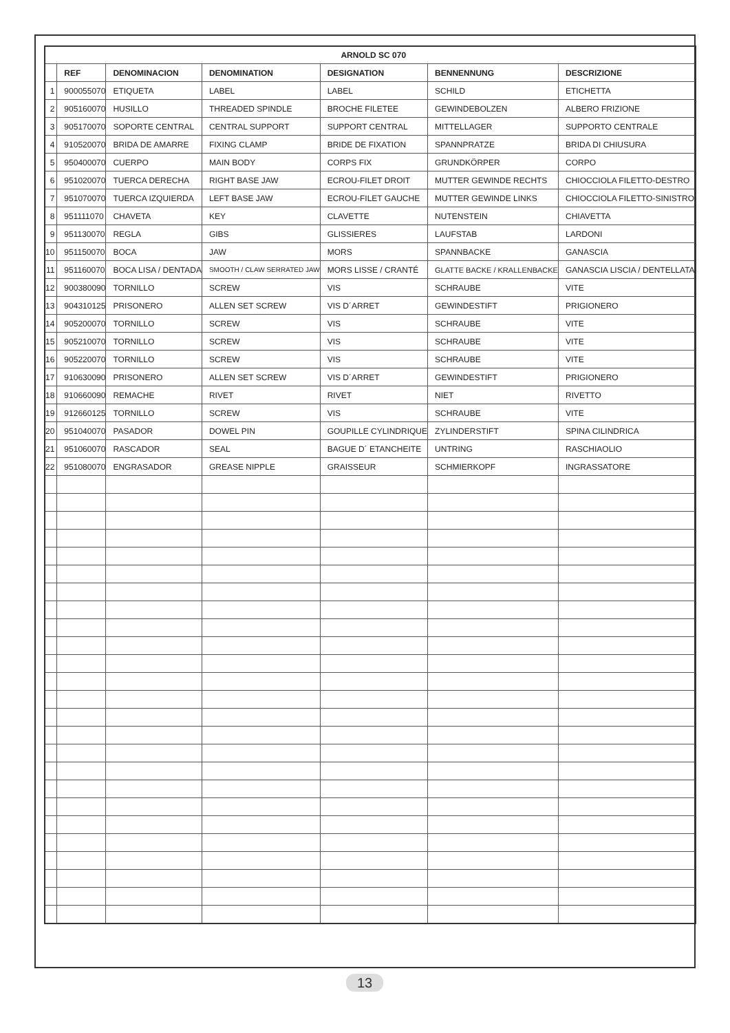| ARNOLD SC 070 | | | | | | |
| --- | --- | --- | --- | --- | --- | --- |
| | REF | DENOMINACION | DENOMINATION | DESIGNATION | BENNENNUNG | DESCRIZIONE |
| 1 | 900055070 | ETIQUETA | LABEL | LABEL | SCHILD | ETICHETTA |
| 2 | 905160070 | HUSILLO | THREADED SPINDLE | BROCHE FILETEE | GEWINDEBOLZEN | ALBERO FRIZIONE |
| 3 | 905170070 | SOPORTE CENTRAL | CENTRAL SUPPORT | SUPPORT CENTRAL | MITTELLAGER | SUPPORTO CENTRALE |
| 4 | 910520070 | BRIDA DE AMARRE | FIXING CLAMP | BRIDE DE FIXATION | SPANNPRATZE | BRIDA DI CHIUSURA |
| 5 | 950400070 | CUERPO | MAIN BODY | CORPS FIX | GRUNDKÖRPER | CORPO |
| 6 | 951020070 | TUERCA DERECHA | RIGHT BASE JAW | ECROU-FILET DROIT | MUTTER GEWINDE RECHTS | CHIOCCIOLA FILETTO-DESTRO |
| 7 | 951070070 | TUERCA IZQUIERDA | LEFT BASE JAW | ECROU-FILET GAUCHE | MUTTER GEWINDE LINKS | CHIOCCIOLA FILETTO-SINISTRO |
| 8 | 951111070 | CHAVETA | KEY | CLAVETTE | NUTENSTEIN | CHIAVETTA |
| 9 | 951130070 | REGLA | GIBS | GLISSIERES | LAUFSTAB | LARDONI |
| 10 | 951150070 | BOCA | JAW | MORS | SPANNBACKE | GANASCIA |
| 11 | 951160070 | BOCA LISA / DENTADA | SMOOTH / CLAW SERRATED JAW | MORS LISSE / CRANTÉ | GLATTE BACKE / KRALLENBACKE | GANASCIA LISCIA / DENTELLATA |
| 12 | 900380090 | TORNILLO | SCREW | VIS | SCHRAUBE | VITE |
| 13 | 904310125 | PRISONERO | ALLEN SET SCREW | VIS D´ARRET | GEWINDESTIFT | PRIGIONERO |
| 14 | 905200070 | TORNILLO | SCREW | VIS | SCHRAUBE | VITE |
| 15 | 905210070 | TORNILLO | SCREW | VIS | SCHRAUBE | VITE |
| 16 | 905220070 | TORNILLO | SCREW | VIS | SCHRAUBE | VITE |
| 17 | 910630090 | PRISONERO | ALLEN SET SCREW | VIS D´ARRET | GEWINDESTIFT | PRIGIONERO |
| 18 | 910660090 | REMACHE | RIVET | RIVET | NIET | RIVETTO |
| 19 | 912660125 | TORNILLO | SCREW | VIS | SCHRAUBE | VITE |
| 20 | 951040070 | PASADOR | DOWEL PIN | GOUPILLE CYLINDRIQUE | ZYLINDERSTIFT | SPINA CILINDRICA |
| 21 | 951060070 | RASCADOR | SEAL | BAGUE D´ ETANCHEITE | UNTRING | RASCHIAOLIO |
| 22 | 951080070 | ENGRASADOR | GREASE NIPPLE | GRAISSEUR | SCHMIERKOPF | INGRASSATORE |
13